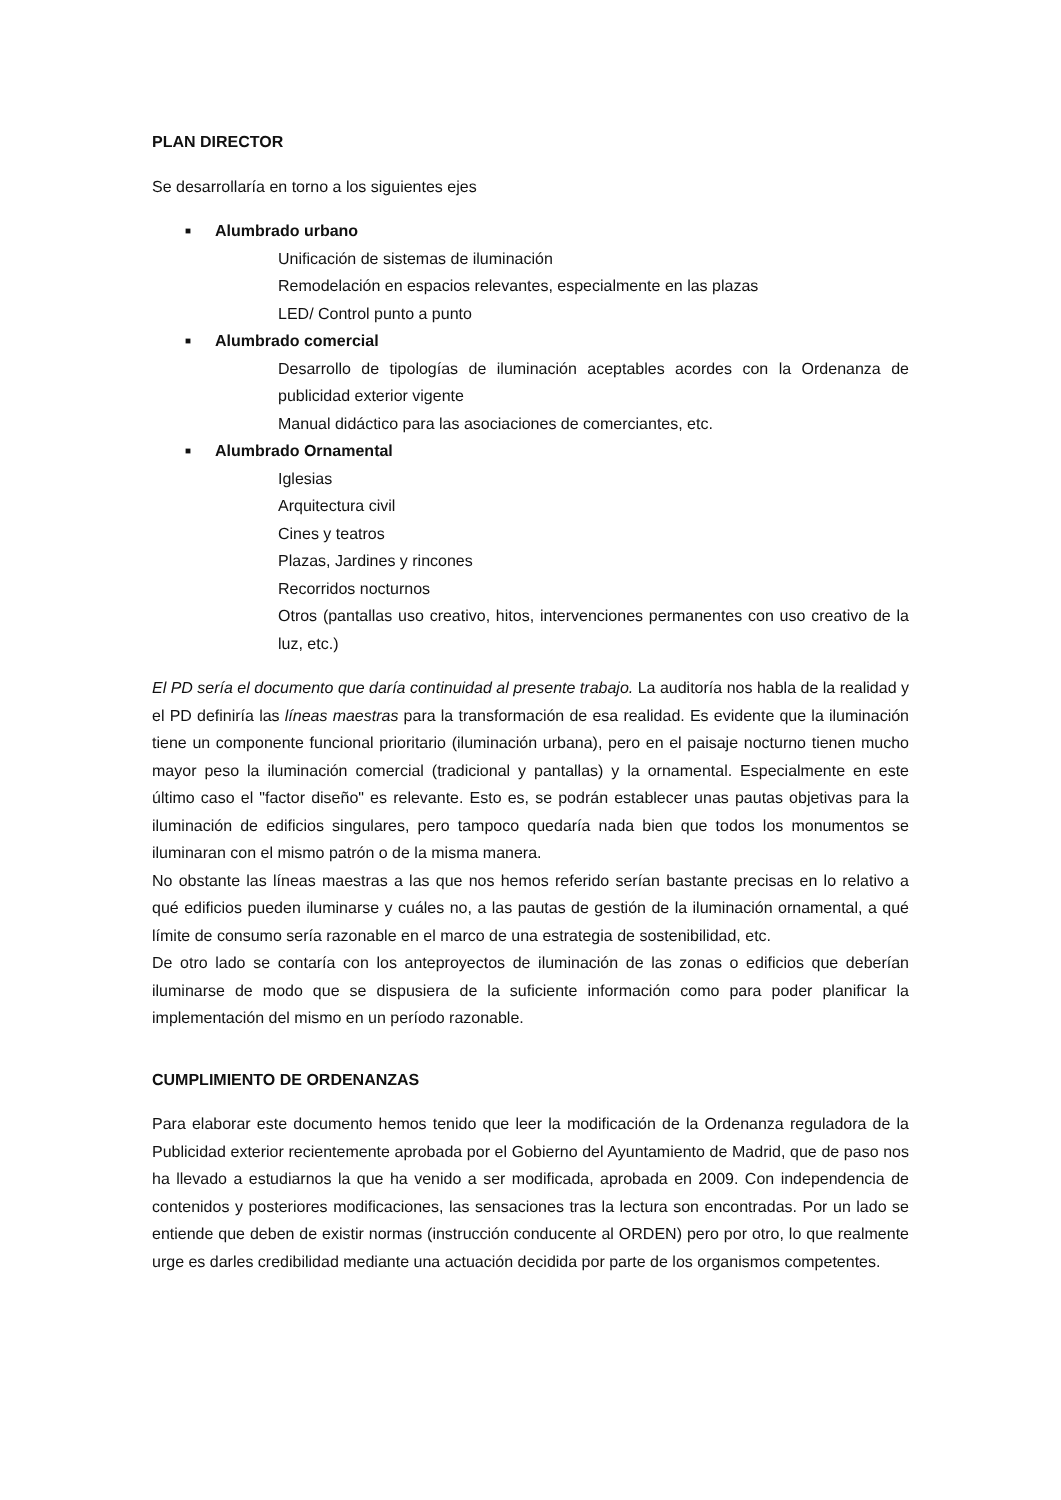PLAN DIRECTOR
Se desarrollaría en torno a los siguientes ejes
■ Alumbrado urbano
Unificación de sistemas de iluminación
Remodelación en espacios relevantes, especialmente en las plazas
LED/ Control punto a punto
■ Alumbrado comercial
Desarrollo de tipologías de iluminación aceptables acordes con la Ordenanza de publicidad exterior vigente
Manual didáctico para las asociaciones de comerciantes, etc.
■ Alumbrado Ornamental
Iglesias
Arquitectura civil
Cines y teatros
Plazas, Jardines y rincones
Recorridos nocturnos
Otros (pantallas uso creativo, hitos, intervenciones permanentes con uso creativo de la luz, etc.)
El PD sería el documento que daría continuidad al presente trabajo. La auditoría nos habla de la realidad y el PD definiría las líneas maestras para la transformación de esa realidad. Es evidente que la iluminación tiene un componente funcional prioritario (iluminación urbana), pero en el paisaje nocturno tienen mucho mayor peso la iluminación comercial (tradicional y pantallas) y la ornamental. Especialmente en este último caso el "factor diseño" es relevante. Esto es, se podrán establecer unas pautas objetivas para la iluminación de edificios singulares, pero tampoco quedaría nada bien que todos los monumentos se iluminaran con el mismo patrón o de la misma manera.
No obstante las líneas maestras a las que nos hemos referido serían bastante precisas en lo relativo a qué edificios pueden iluminarse y cuáles no, a las pautas de gestión de la iluminación ornamental, a qué límite de consumo sería razonable en el marco de una estrategia de sostenibilidad, etc.
De otro lado se contaría con los anteproyectos de iluminación de las zonas o edificios que deberían iluminarse de modo que se dispusiera de la suficiente información como para poder planificar la implementación del mismo en un período razonable.
CUMPLIMIENTO DE ORDENANZAS
Para elaborar este documento hemos tenido que leer la modificación de la Ordenanza reguladora de la Publicidad exterior recientemente aprobada por el Gobierno del Ayuntamiento de Madrid, que de paso nos ha llevado a estudiarnos la que ha venido a ser modificada, aprobada en 2009. Con independencia de contenidos y posteriores modificaciones, las sensaciones tras la lectura son encontradas. Por un lado se entiende que deben de existir normas (instrucción conducente al ORDEN) pero por otro, lo que realmente urge es darles credibilidad mediante una actuación decidida por parte de los organismos competentes.